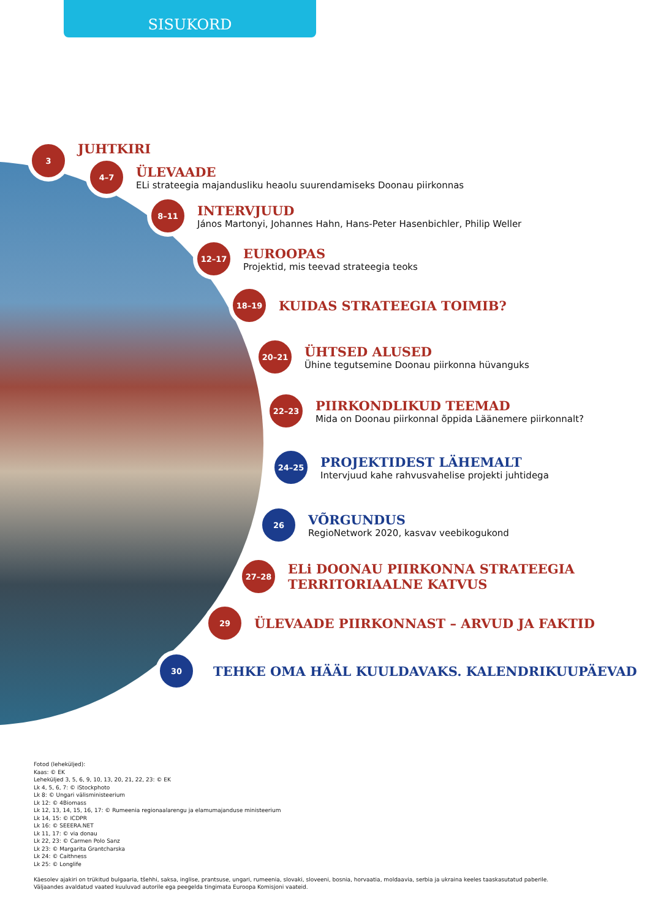SISUKORD
3
JUHTKIRI
4–7
ÜLEVAADE
ELi strateegia majandusliku heaolu suurendamiseks Doonau piirkonnas
8–11
INTERVJUUD
János Martonyi, Johannes Hahn, Hans-Peter Hasenbichler, Philip Weller
12–17
EUROOPAS
Projektid, mis teevad strateegia teoks
18–19
KUIDAS STRATEEGIA TOIMIB?
20–21
ÜHTSED ALUSED
Ühine tegutsemine Doonau piirkonna hüvanguks
22–23
PIIRKONDLIKUD TEEMAD
Mida on Doonau piirkonnal õppida Läänemere piirkonnalt?
24–25
PROJEKTIDEST LÄHEMALT
Intervjuud kahe rahvusvahelise projekti juhtidega
26
VÕRGUNDUS
RegioNetwork 2020, kasvav veebikogukond
27–28
ELi DOONAU PIIRKONNA STRATEEGIA
TERRITORIAALNE KATVUS
29
ÜLEVAADE PIIRKONNAST – ARVUD JA FAKTID
30
TEHKE OMA HÄÄL KUULDAVAKS. KALENDRIKUUPÄEVAD
Fotod (leheküljed):
Kaas: © EK
Leheküljed 3, 5, 6, 9, 10, 13, 20, 21, 22, 23: © EK
Lk 4, 5, 6, 7: © iStockphoto
Lk 8: © Ungari välisministeerium
Lk 12: © 4Biomass
Lk 12, 13, 14, 15, 16, 17: © Rumeenia regionaalarengu ja elamumajanduse ministeerium
Lk 14, 15: © ICDPR
Lk 16: © SEEERA.NET
Lk 11, 17: © via donau
Lk 22, 23: © Carmen Polo Sanz
Lk 23: © Margarita Grantcharska
Lk 24: © Caithness
Lk 25: © Longlife
Käesolev ajakiri on trükitud bulgaaria, tšehhi, saksa, inglise, prantsuse, ungari, rumeenia, slovaki, sloveeni, bosnia, horvaatia, moldaavia, serbia ja ukraina keeles taaskasutatud paberile.
Väljaandes avaldatud vaated kuuluvad autorile ega peegelda tingimata Euroopa Komisjoni vaateid.